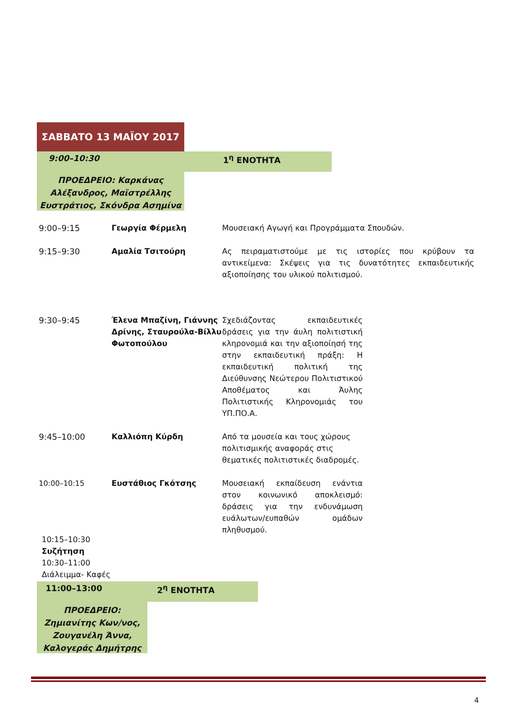ΣΑΒΒΑΤΟ 13 ΜΑΪΟΥ 2017
9:00–10:30 1<sup>η</sup> ΕΝΟΤΗΤΑ
ΠΡΟΕΔΡΕΙΟ: Καρκάνας Αλέξανδρος, Μαϊστρέλλης Ευστράτιος, Σκόνδρα Ασημίνα
| 9:00–9:15 | Γεωργία Φέρμελη | Μουσειακή Αγωγή και Προγράμματα Σπουδών. |
| 9:15–9:30 | Αμαλία Τσιτούρη | Ας πειραματιστούμε με τις ιστορίες που κρύβουν τα αντικείμενα: Σκέψεις για τις δυνατότητες εκπαιδευτικής αξιοποίησης του υλικού πολιτισμού. |
| 9:30–9:45 | Έλενα Μπαζίνη, Γιάννης Δρίνης, Σταυρούλα-Βίλλυ Φωτοπούλου | Σχεδιάζοντας εκπαιδευτικές δράσεις για την άυλη πολιτιστική κληρονομιά και την αξιοποίησή της στην εκπαιδευτική πράξη: Η εκπαιδευτική πολιτική της Διεύθυνσης Νεώτερου Πολιτιστικού Αποθέματος και Άυλης Πολιτιστικής Κληρονομιάς του ΥΠ.ΠΟ.Α. |
| 9:45–10:00 | Καλλιόπη Κύρδη | Από τα μουσεία και τους χώρους πολιτισμικής αναφοράς στις θεματικές πολιτιστικές διαδρομές. |
| 10:00–10:15 | Ευστάθιος Γκότσης | Μουσειακή εκπαίδευση ενάντια στον κοινωνικό αποκλεισμό: δράσεις για την ενδυνάμωση ευάλωτων/ευπαθών ομάδων πληθυσμού. |
10:15–10:30
Συζήτηση
10:30–11:00
Διάλειμμα- Καφές
11:00–13:00 2<sup>η</sup> ΕΝΟΤΗΤΑ
ΠΡΟΕΔΡΕΙΟ: Ζημιανίτης Κων/νος, Ζουγανέλη Άννα, Καλογεράς Δημήτρης
4